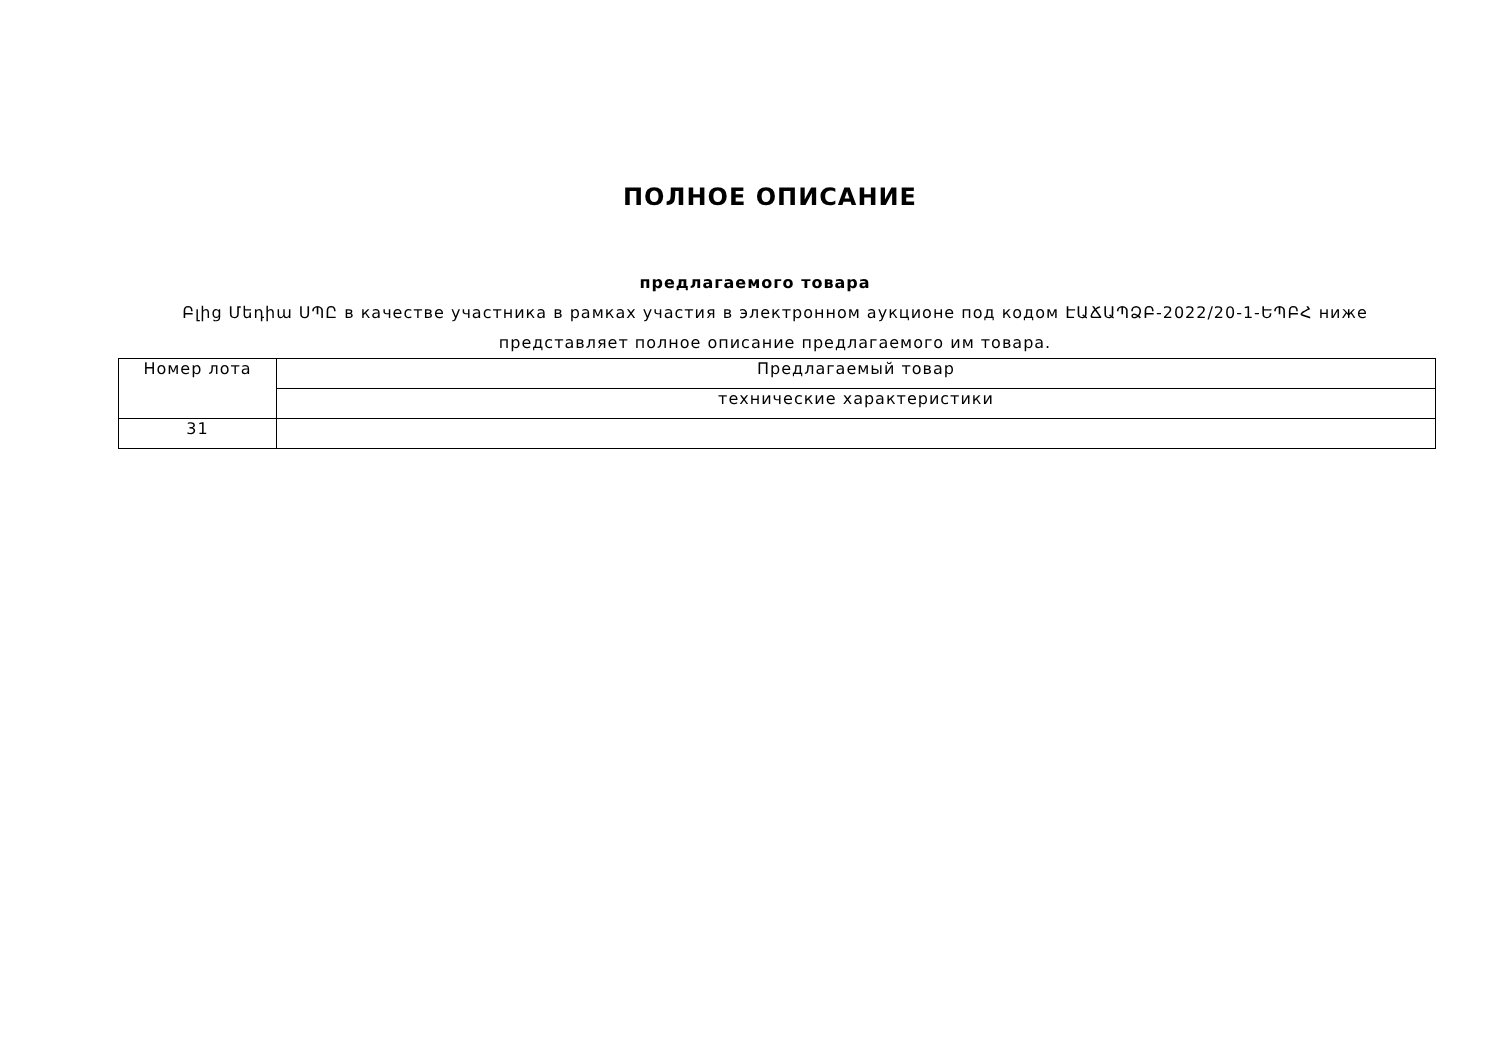ПОЛНОЕ ОПИСАНИЕ
предлагаемого товара
Բլից Մեդիա ՍՊԸ в качестве участника в рамках участия в электронном аукционе под кодом ԷԱՃԱՊՁԲ-2022/20-1-ԵՊԲՀ ниже представляет полное описание предлагаемого им товара.
| Номер лота | Предлагаемый товар |
| --- | --- |
| | технические характеристики |
| 31 | |